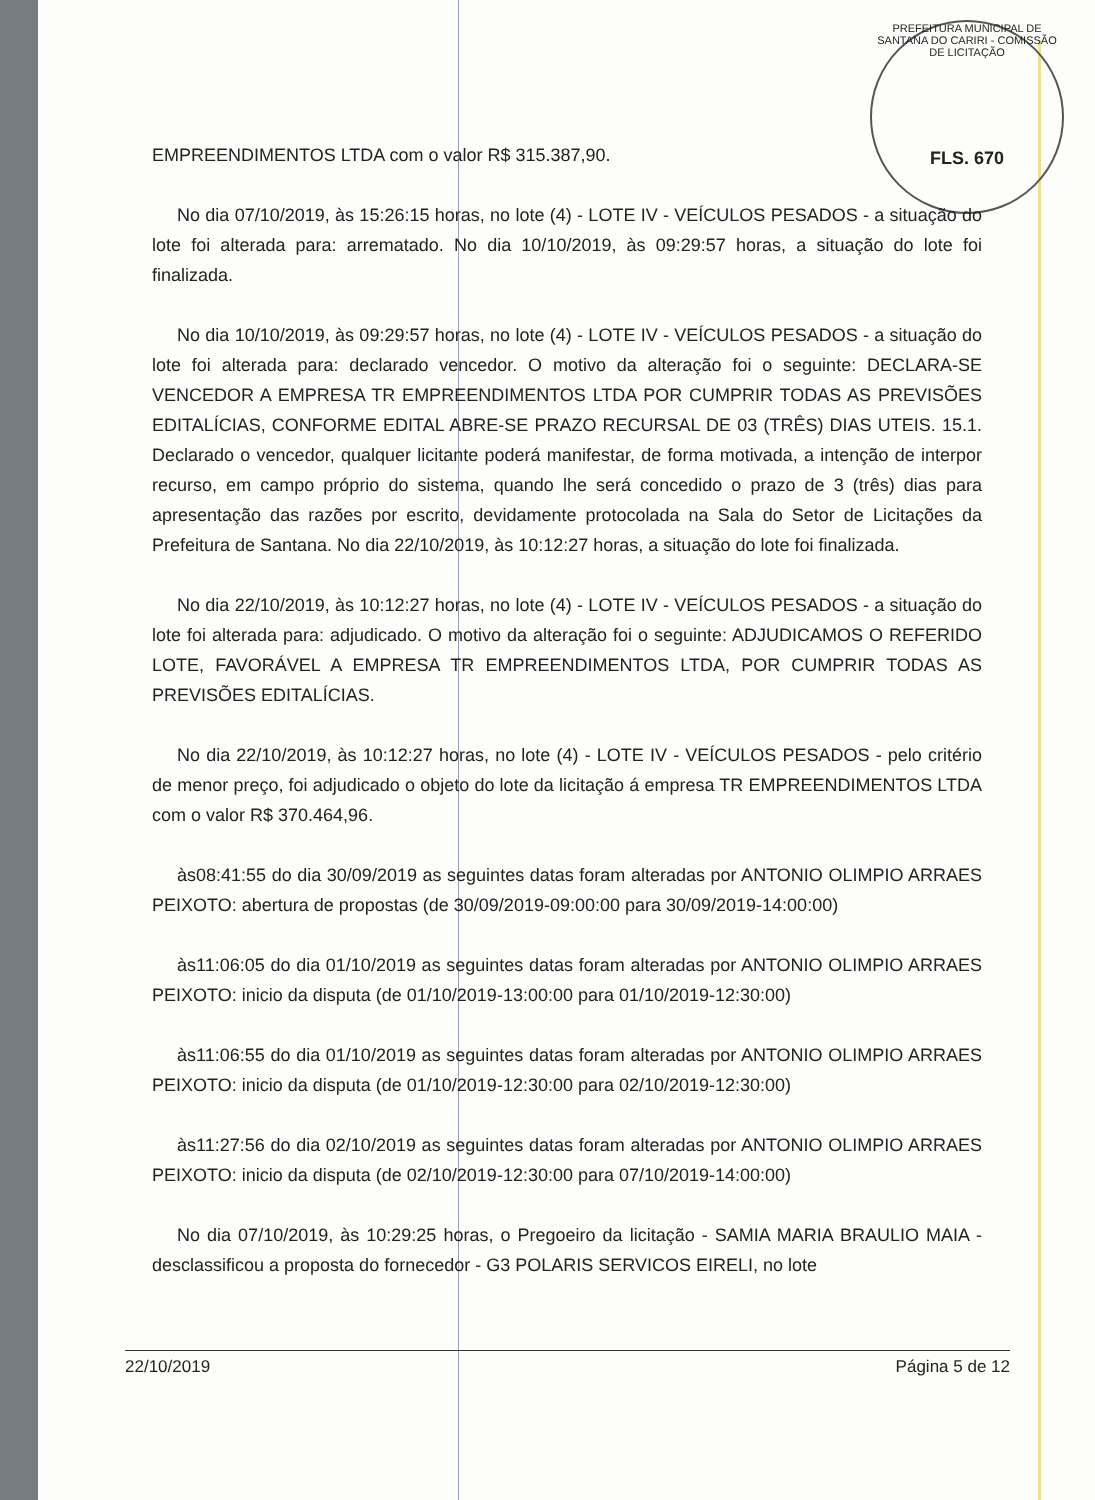PREFEITURA MUNICIPAL DE SANTANA DO CARIRI - COMISSÃO DE LICITAÇÃO
FLS. 670
EMPREENDIMENTOS LTDA com o valor R$ 315.387,90.
No dia 07/10/2019, às 15:26:15 horas, no lote (4) - LOTE IV - VEÍCULOS PESADOS - a situação do lote foi alterada para: arrematado. No dia 10/10/2019, às 09:29:57 horas, a situação do lote foi finalizada.
No dia 10/10/2019, às 09:29:57 horas, no lote (4) - LOTE IV - VEÍCULOS PESADOS - a situação do lote foi alterada para: declarado vencedor. O motivo da alteração foi o seguinte: DECLARA-SE VENCEDOR A EMPRESA TR EMPREENDIMENTOS LTDA POR CUMPRIR TODAS AS PREVISÕES EDITALÍCIAS, CONFORME EDITAL ABRE-SE PRAZO RECURSAL DE 03 (TRÊS) DIAS UTEIS. 15.1. Declarado o vencedor, qualquer licitante poderá manifestar, de forma motivada, a intenção de interpor recurso, em campo próprio do sistema, quando lhe será concedido o prazo de 3 (três) dias para apresentação das razões por escrito, devidamente protocolada na Sala do Setor de Licitações da Prefeitura de Santana. No dia 22/10/2019, às 10:12:27 horas, a situação do lote foi finalizada.
No dia 22/10/2019, às 10:12:27 horas, no lote (4) - LOTE IV - VEÍCULOS PESADOS - a situação do lote foi alterada para: adjudicado. O motivo da alteração foi o seguinte: ADJUDICAMOS O REFERIDO LOTE, FAVORÁVEL A EMPRESA TR EMPREENDIMENTOS LTDA, POR CUMPRIR TODAS AS PREVISÕES EDITALÍCIAS.
No dia 22/10/2019, às 10:12:27 horas, no lote (4) - LOTE IV - VEÍCULOS PESADOS - pelo critério de menor preço, foi adjudicado o objeto do lote da licitação á empresa TR EMPREENDIMENTOS LTDA com o valor R$ 370.464,96.
às08:41:55 do dia 30/09/2019 as seguintes datas foram alteradas por ANTONIO OLIMPIO ARRAES PEIXOTO: abertura de propostas (de 30/09/2019-09:00:00 para 30/09/2019-14:00:00)
às11:06:05 do dia 01/10/2019 as seguintes datas foram alteradas por ANTONIO OLIMPIO ARRAES PEIXOTO: inicio da disputa (de 01/10/2019-13:00:00 para 01/10/2019-12:30:00)
às11:06:55 do dia 01/10/2019 as seguintes datas foram alteradas por ANTONIO OLIMPIO ARRAES PEIXOTO: inicio da disputa (de 01/10/2019-12:30:00 para 02/10/2019-12:30:00)
às11:27:56 do dia 02/10/2019 as seguintes datas foram alteradas por ANTONIO OLIMPIO ARRAES PEIXOTO: inicio da disputa (de 02/10/2019-12:30:00 para 07/10/2019-14:00:00)
No dia 07/10/2019, às 10:29:25 horas, o Pregoeiro da licitação - SAMIA MARIA BRAULIO MAIA - desclassificou a proposta do fornecedor - G3 POLARIS SERVICOS EIRELI, no lote
22/10/2019 Página 5 de 12